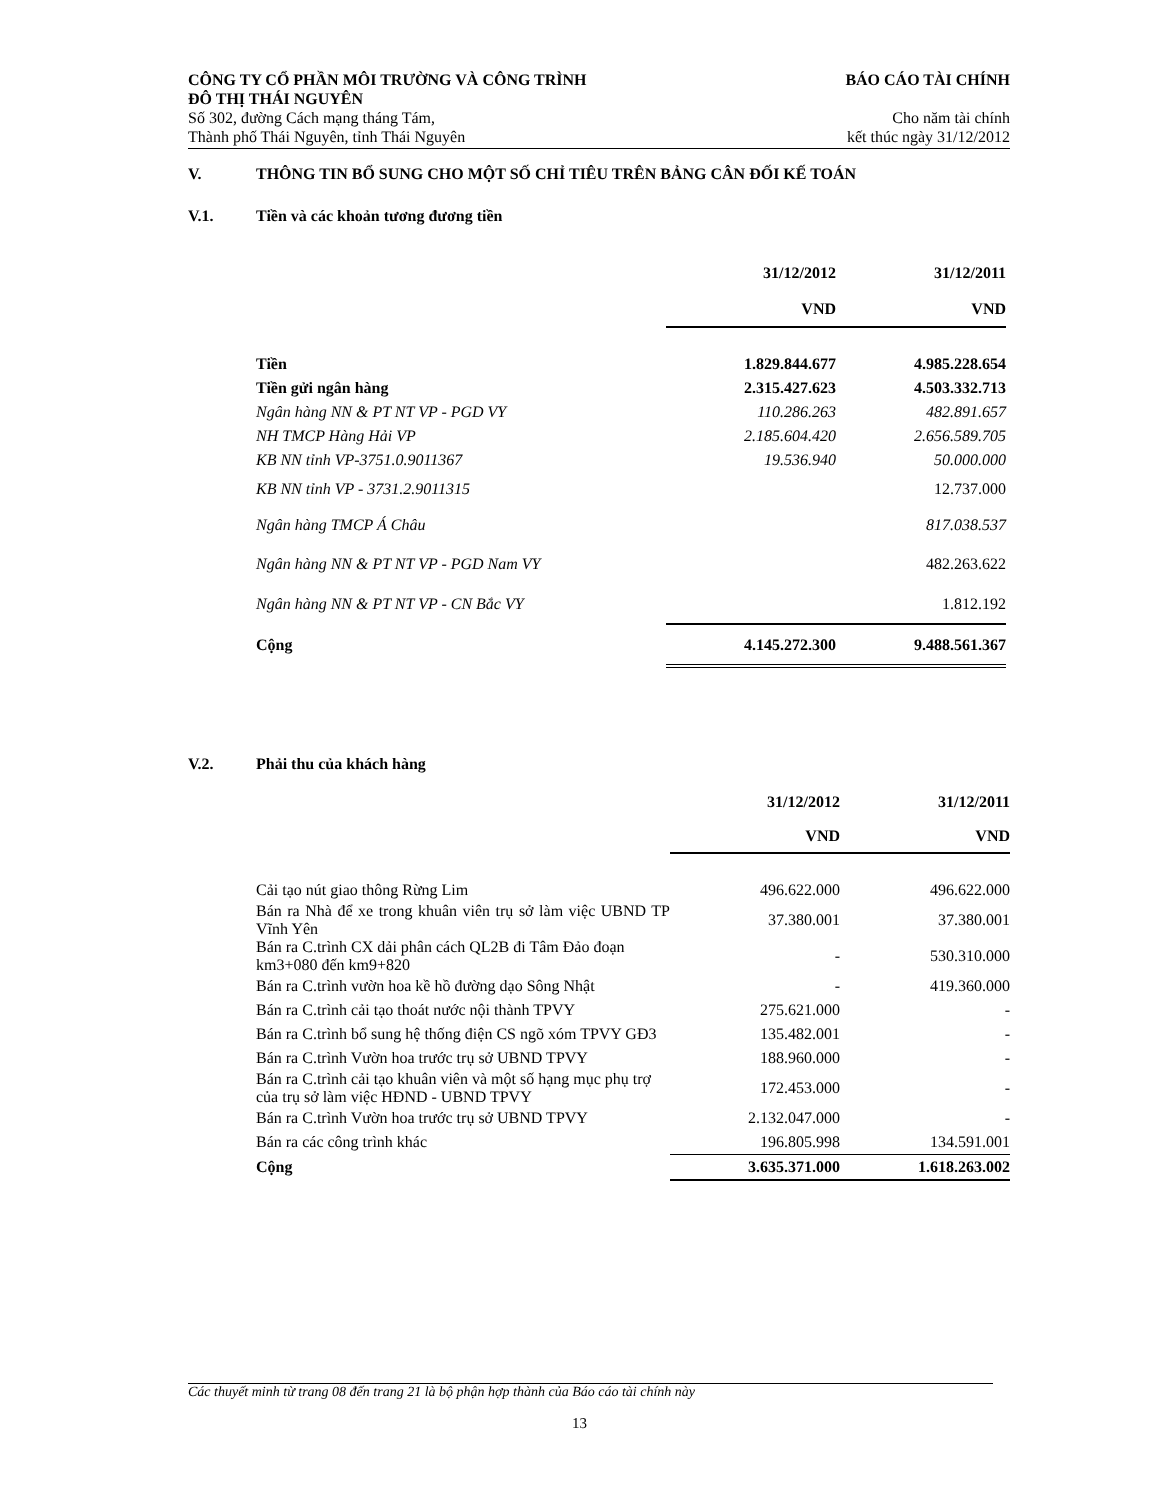CÔNG TY CỔ PHẦN MÔI TRƯỜNG VÀ CÔNG TRÌNH
ĐÔ THỊ THÁI NGUYÊN BÁO CÁO TÀI CHÍNH
Số 302, đường Cách mạng tháng Tám, Cho năm tài chính
Thành phố Thái Nguyên, tỉnh Thái Nguyên kết thúc ngày 31/12/2012
V. THÔNG TIN BỔ SUNG CHO MỘT SỐ CHỈ TIÊU TRÊN BẢNG CÂN ĐỐI KẾ TOÁN
V.1. Tiền và các khoản tương đương tiền
| | 31/12/2012 | 31/12/2011 |
| | VND | VND |
| Tiền | 1.829.844.677 | 4.985.228.654 |
| Tiền gửi ngân hàng | 2.315.427.623 | 4.503.332.713 |
| Ngân hàng NN & PT NT VP - PGD VY | 110.286.263 | 482.891.657 |
| NH TMCP Hàng Hải VP | 2.185.604.420 | 2.656.589.705 |
| KB NN tỉnh VP-3751.0.9011367 | 19.536.940 | 50.000.000 |
| KB NN tỉnh VP - 3731.2.9011315 | | 12.737.000 |
| Ngân hàng TMCP Á Châu | | 817.038.537 |
| Ngân hàng NN & PT NT VP - PGD Nam VY | | 482.263.622 |
| Ngân hàng NN & PT NT VP - CN Bắc VY | | 1.812.192 |
| Cộng | 4.145.272.300 | 9.488.561.367 |
V.2. Phải thu của khách hàng
| | 31/12/2012 | 31/12/2011 |
| | VND | VND |
| Cải tạo nút giao thông Rừng Lim | 496.622.000 | 496.622.000 |
| Bán ra Nhà để xe trong khuân viên trụ sở làm việc UBND TP Vĩnh Yên | 37.380.001 | 37.380.001 |
| Bán ra C.trình CX dải phân cách QL2B đi Tâm Đảo đoạn km3+080 đến km9+820 | - | 530.310.000 |
| Bán ra C.trình vườn hoa kề hồ đường dạo Sông Nhật | - | 419.360.000 |
| Bán ra C.trình cải tạo thoát nước nội thành TPVY | 275.621.000 | - |
| Bán ra C.trình bổ sung hệ thống điện CS ngõ xóm TPVY GĐ3 | 135.482.001 | - |
| Bán ra C.trình Vườn hoa trước trụ sở UBND TPVY | 188.960.000 | - |
| Bán ra C.trình cải tạo khuân viên và một số hạng mục phụ trợ của trụ sở làm việc HĐND - UBND TPVY | 172.453.000 | - |
| Bán ra C.trình Vườn hoa trước trụ sở UBND TPVY | 2.132.047.000 | - |
| Bán ra các công trình khác | 196.805.998 | 134.591.001 |
| Cộng | 3.635.371.000 | 1.618.263.002 |
Các thuyết minh từ trang 08 đến trang 21 là bộ phận hợp thành của Báo cáo tài chính này
13